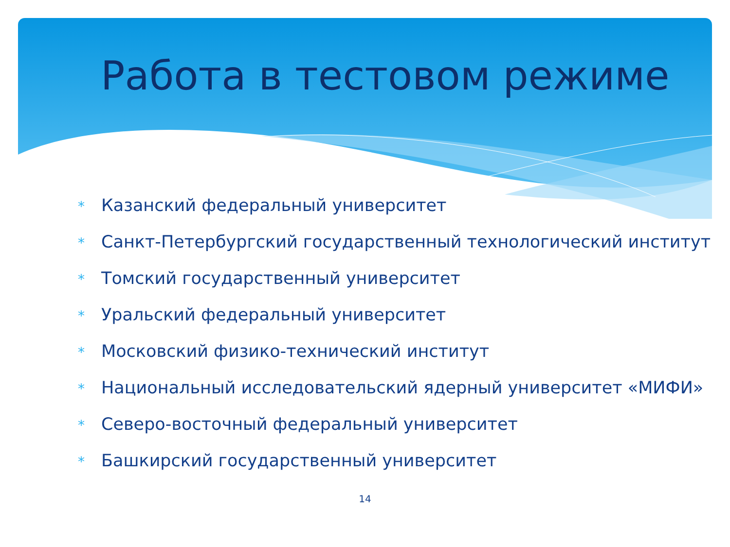Работа в тестовом режиме
* Казанский федеральный университет
* Санкт-Петербургский государственный технологический институт
* Томский государственный университет
* Уральский федеральный университет
* Московский физико-технический институт
* Национальный исследовательский ядерный университет «МИФИ»
* Северо-восточный федеральный университет
* Башкирский государственный университет
14